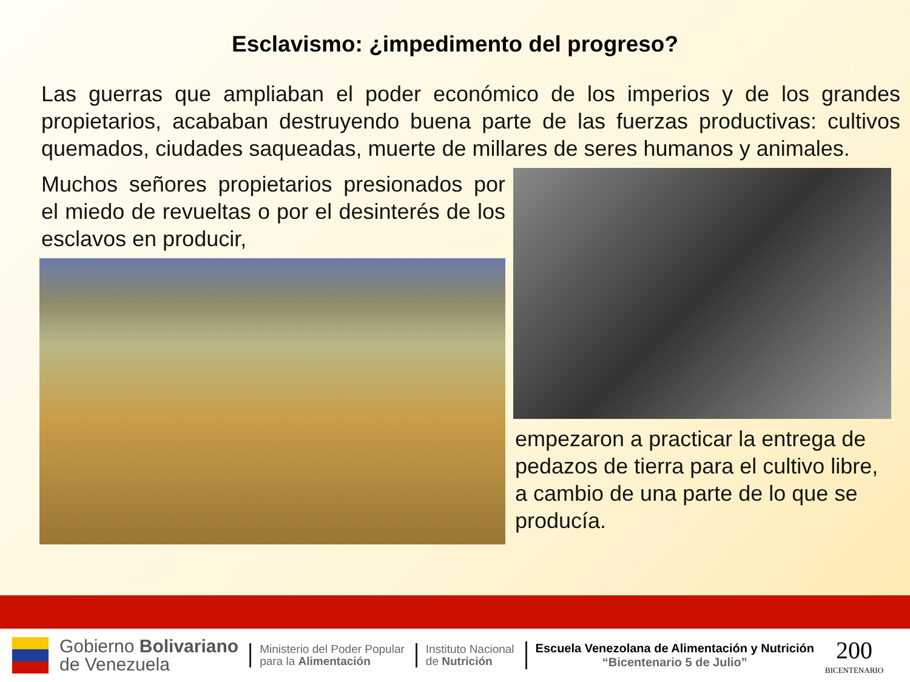Esclavismo: ¿impedimento del progreso?
Las guerras que ampliaban el poder económico de los imperios y de los grandes propietarios, acababan destruyendo buena parte de las fuerzas productivas: cultivos quemados, ciudades saqueadas, muerte de millares de seres humanos y animales.
Muchos señores propietarios presionados por el miedo de revueltas o por el desinterés de los esclavos en producir,
empezaron a practicar la entrega de pedazos de tierra para el cultivo libre, a cambio de una parte de lo que se producía.
Gobierno Bolivariano
de Venezuela
Ministerio del Poder Popular
para la Alimentación
Instituto Nacional
de Nutrición
Escuela Venezolana de Alimentación y Nutrición
“Bicentenario 5 de Julio”
200
BICENTENARIO